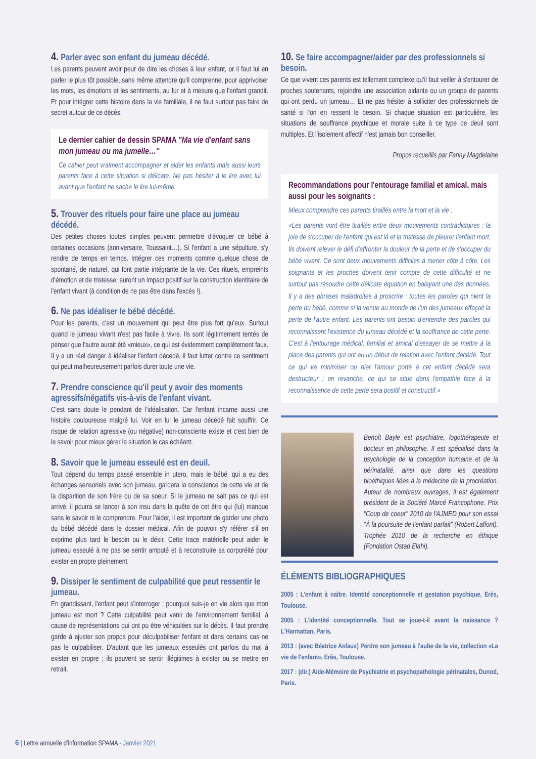4. Parler avec son enfant du jumeau décédé.
Les parents peuvent avoir peur de dire les choses à leur enfant, or il faut lui en parler le plus tôt possible, sans même attendre qu'il comprenne, pour apprivoiser les mots, les émotions et les sentiments, au fur et à mesure que l'enfant grandit. Et pour intégrer cette histoire dans la vie familiale, il ne faut surtout pas faire de secret autour de ce décès.
Le dernier cahier de dessin SPAMA "Ma vie d'enfant sans mon jumeau ou ma jumelle…"
Ce cahier peut vraiment accompagner et aider les enfants mais aussi leurs parents face à cette situation si délicate. Ne pas hésiter à le lire avec lui avant que l'enfant ne sache le lire lui-même.
5. Trouver des rituels pour faire une place au jumeau décédé.
Des petites choses toutes simples peuvent permettre d'évoquer ce bébé à certaines occasions (anniversaire, Toussaint…). Si l'enfant a une sépulture, s'y rendre de temps en temps. Intégrer ces moments comme quelque chose de spontané, de naturel, qui font partie intégrante de la vie. Ces rituels, empreints d'émotion et de tristesse, auront un impact positif sur la construction identitaire de l'enfant vivant (à condition de ne pas être dans l'excès !).
6. Ne pas idéaliser le bébé décédé.
Pour les parents, c'est un mouvement qui peut être plus fort qu'eux. Surtout quand le jumeau vivant n'est pas facile à vivre. Ils sont légitimement tentés de penser que l'autre aurait été «mieux», ce qui est évidemment complètement faux. Il y a un réel danger à idéaliser l'enfant décédé, il faut lutter contre ce sentiment qui peut malheureusement parfois durer toute une vie.
7. Prendre conscience qu'il peut y avoir des moments agressifs/négatifs vis-à-vis de l'enfant vivant.
C'est sans doute le pendant de l'idéalisation. Car l'enfant incarne aussi une histoire douloureuse malgré lui. Voir en lui le jumeau décédé fait souffrir. Ce risque de relation agressive (ou négative) non-consciente existe et c'est bien de le savoir pour mieux gérer la situation le cas échéant.
8. Savoir que le jumeau esseulé est en deuil.
Tout dépend du temps passé ensemble in utero, mais le bébé, qui a eu des échanges sensoriels avec son jumeau, gardera la conscience de cette vie et de la disparition de son frère ou de sa soeur. Si le jumeau ne sait pas ce qui est arrivé, il pourra se lancer à son insu dans la quête de cet être qui (lui) manque sans le savoir ni le comprendre. Pour l'aider, il est important de garder une photo du bébé décédé dans le dossier médical. Afin de pouvoir s'y référer s'il en exprime plus tard le besoin ou le désir. Cette trace matérielle peut aider le jumeau esseulé à ne pas se sentir amputé et à reconstruire sa corporéité pour exister en propre pleinement.
9. Dissiper le sentiment de culpabilité que peut ressentir le jumeau.
En grandissant, l'enfant peut s'interroger : pourquoi suis-je en vie alors que mon jumeau est mort ? Cette culpabilité peut venir de l'environnement familial, à cause de représentations qui ont pu être véhiculées sur le décès. Il faut prendre garde à ajuster son propos pour déculpabiliser l'enfant et dans certains cas ne pas le culpabiliser. D'autant que les jumeaux esseulés ont parfois du mal à exister en propre ; ils peuvent se sentir illégitimes à exister ou se mettre en retrait.
10. Se faire accompagner/aider par des professionnels si besoin.
Ce que vivent ces parents est tellement complexe qu'il faut veiller à s'entourer de proches soutenants, rejoindre une association aidante ou un groupe de parents qui ont perdu un jumeau… Et ne pas hésiter à solliciter des professionnels de santé si l'on en ressent le besoin. Si chaque situation est particulière, les situations de souffrance psychique et morale suite à ce type de deuil sont multiples. Et l'isolement affectif n'est jamais bon conseiller.
Propos recueillis par Fanny Magdelaine
Recommandations pour l'entourage familial et amical, mais aussi pour les soignants :
Mieux comprendre ces parents tiraillés entre la mort et la vie :
«Les parents vont être tiraillés entre deux mouvements contradictoires : la joie de s'occuper de l'enfant qui est là et la tristesse de pleurer l'enfant mort. Ils doivent relever le défi d'affronter la douleur de la perte et de s'occuper du bébé vivant. Ce sont deux mouvements difficiles à mener côte à côte. Les soignants et les proches doivent tenir compte de cette difficulté et ne surtout pas résoudre cette délicate équation en balayant une des données. Il y a des phrases maladroites à proscrire : toutes les paroles qui nient la perte du bébé, comme si la venue au monde de l'un des jumeaux effaçait la perte de l'autre enfant. Les parents ont besoin d'entendre des paroles qui reconnaissent l'existence du jumeau décédé et la souffrance de cette perte. C'est à l'entourage médical, familial et amical d'essayer de se mettre à la place des parents qui ont eu un début de relation avec l'enfant décédé. Tout ce qui va minimiser ou nier l'amour porté à cet enfant décédé sera destructeur ; en revanche, ce qui se situe dans l'empathie face à la reconnaissance de cette perte sera positif et constructif.»
Benoît Bayle est psychiatre, logothérapeute et docteur en philosophie. Il est spécialisé dans la psychologie de la conception humaine et de la périnatalité, ainsi que dans les questions bioéthiques liées à la médecine de la procréation. Auteur de nombreux ouvrages, il est également président de la Société Marcé Francophone. Prix "Coup de coeur" 2010 de l'AJMED pour son essai "À la poursuite de l'enfant parfait" (Robert Laffont). Trophée 2010 de la recherche en éthique (Fondation Ostad Elahi).
ÉLÉMENTS BIBLIOGRAPHIQUES
2005 : L'enfant à naître. Identité conceptionnelle et gestation psychique, Erès, Toulouse.
2005 : L'identité conceptionnelle. Tout se joue-t-il avant la naissance ? L'Harmattan, Paris.
2013 : (avec Béatrice Asfaux) Perdre son jumeau à l'aube de la vie, collection «La vie de l'enfant», Erès, Toulouse.
2017 : (dir.) Aide-Mémoire de Psychiatrie et psychopathologie périnatales, Dunod, Paris.
6 | Lettre annuelle d'information SPAMA - Janvier 2021